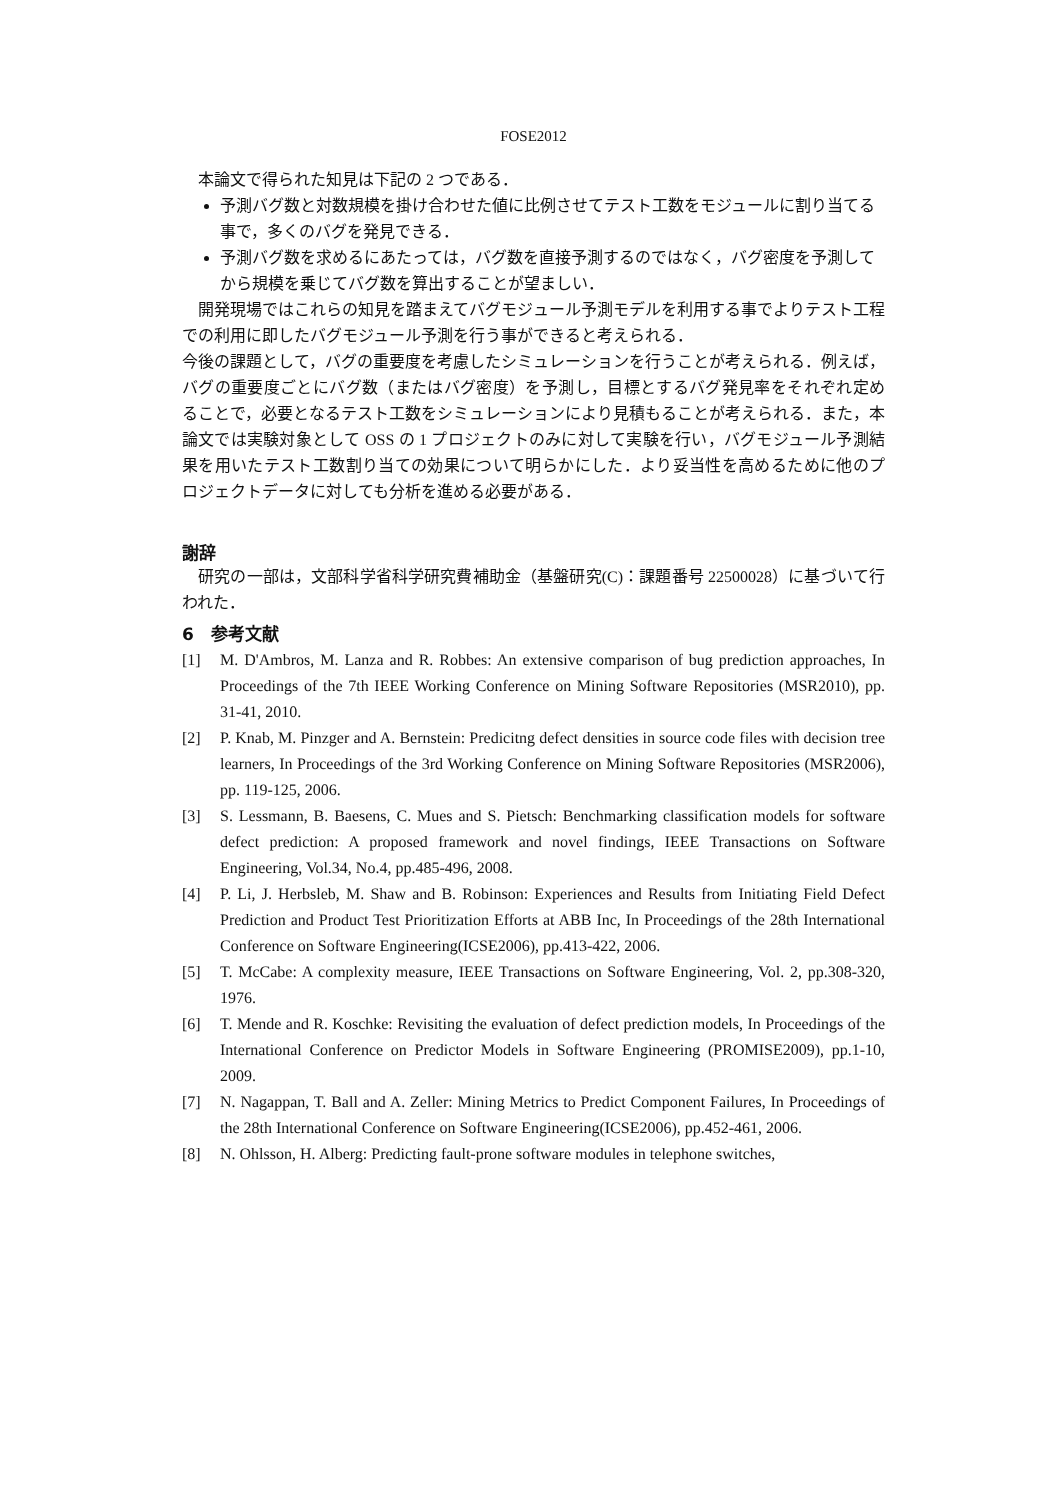FOSE2012
　本論文で得られた知見は下記の 2 つである．
予測バグ数と対数規模を掛け合わせた値に比例させてテスト工数をモジュールに割り当てる事で，多くのバグを発見できる．
予測バグ数を求めるにあたっては，バグ数を直接予測するのではなく，バグ密度を予測してから規模を乗じてバグ数を算出することが望ましい．
　開発現場ではこれらの知見を踏まえてバグモジュール予測モデルを利用する事でよりテスト工程での利用に即したバグモジュール予測を行う事ができると考えられる．
今後の課題として，バグの重要度を考慮したシミュレーションを行うことが考えられる．例えば，バグの重要度ごとにバグ数（またはバグ密度）を予測し，目標とするバグ発見率をそれぞれ定めることで，必要となるテスト工数をシミュレーションにより見積もることが考えられる．また，本論文では実験対象として OSS の 1 プロジェクトのみに対して実験を行い，バグモジュール予測結果を用いたテスト工数割り当ての効果について明らかにした．より妥当性を高めるために他のプロジェクトデータに対しても分析を進める必要がある．
謝辞
　研究の一部は，文部科学省科学研究費補助金（基盤研究(C)：課題番号 22500028）に基づいて行われた．
6　参考文献
[1] M. D'Ambros, M. Lanza and R. Robbes: An extensive comparison of bug prediction approaches, In Proceedings of the 7th IEEE Working Conference on Mining Software Repositories (MSR2010), pp. 31-41, 2010.
[2] P. Knab, M. Pinzger and A. Bernstein: Predicitng defect densities in source code files with decision tree learners, In Proceedings of the 3rd Working Conference on Mining Software Repositories (MSR2006), pp. 119-125, 2006.
[3] S. Lessmann, B. Baesens, C. Mues and S. Pietsch: Benchmarking classification models for software defect prediction: A proposed framework and novel findings, IEEE Transactions on Software Engineering, Vol.34, No.4, pp.485-496, 2008.
[4] P. Li, J. Herbsleb, M. Shaw and B. Robinson: Experiences and Results from Initiating Field Defect Prediction and Product Test Prioritization Efforts at ABB Inc, In Proceedings of the 28th International Conference on Software Engineering(ICSE2006), pp.413-422, 2006.
[5] T. McCabe: A complexity measure, IEEE Transactions on Software Engineering, Vol. 2, pp.308-320, 1976.
[6] T. Mende and R. Koschke: Revisiting the evaluation of defect prediction models, In Proceedings of the International Conference on Predictor Models in Software Engineering (PROMISE2009), pp.1-10, 2009.
[7] N. Nagappan, T. Ball and A. Zeller: Mining Metrics to Predict Component Failures, In Proceedings of the 28th International Conference on Software Engineering(ICSE2006), pp.452-461, 2006.
[8] N. Ohlsson, H. Alberg: Predicting fault-prone software modules in telephone switches,